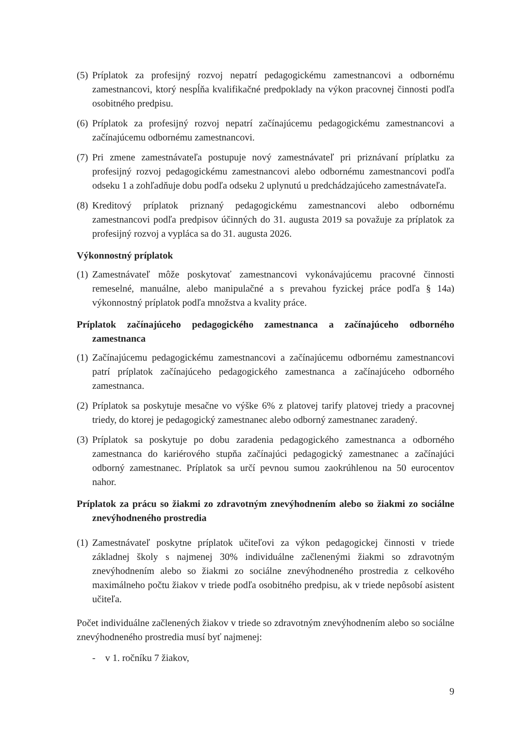(5) Príplatok za profesijný rozvoj nepatrí pedagogickému zamestnancovi a odbornému zamestnancovi, ktorý nespĺňa kvalifikačné predpoklady na výkon pracovnej činnosti podľa osobitného predpisu.
(6) Príplatok za profesijný rozvoj nepatrí začínajúcemu pedagogickému zamestnancovi a začínajúcemu odbornému zamestnancovi.
(7) Pri zmene zamestnávateľa postupuje nový zamestnávateľ pri priznávaní príplatku za profesijný rozvoj pedagogickému zamestnancovi alebo odbornému zamestnancovi podľa odseku 1 a zohľadňuje dobu podľa odseku 2 uplynutú u predchádzajúceho zamestnávateľa.
(8) Kreditový príplatok priznaný pedagogickému zamestnancovi alebo odbornému zamestnancovi podľa predpisov účinných do 31. augusta 2019 sa považuje za príplatok za profesijný rozvoj a vypláca sa do 31. augusta 2026.
Výkonnostný príplatok
(1) Zamestnávateľ môže poskytovať zamestnancovi vykonávajúcemu pracovné činnosti remeselné, manuálne, alebo manipulačné a s prevahou fyzickej práce podľa § 14a) výkonnostný príplatok podľa množstva a kvality práce.
Príplatok začínajúceho pedagogického zamestnanca a začínajúceho odborného zamestnanca
(1) Začínajúcemu pedagogickému zamestnancovi a začínajúcemu odbornému zamestnancovi patrí príplatok začínajúceho pedagogického zamestnanca a začínajúceho odborného zamestnanca.
(2) Príplatok sa poskytuje mesačne vo výške 6% z platovej tarify platovej triedy a pracovnej triedy, do ktorej je pedagogický zamestnanec alebo odborný zamestnanec zaradený.
(3) Príplatok sa poskytuje po dobu zaradenia pedagogického zamestnanca a odborného zamestnanca do kariérového stupňa začínajúci pedagogický zamestnanec a začínajúci odborný zamestnanec. Príplatok sa určí pevnou sumou zaokrúhlenou na 50 eurocentov nahor.
Príplatok za prácu so žiakmi zo zdravotným znevýhodnením alebo so žiakmi zo sociálne znevýhodneného prostredia
(1) Zamestnávateľ poskytne príplatok učiteľovi za výkon pedagogickej činnosti v triede základnej školy s najmenej 30% individuálne začlenenými žiakmi so zdravotným znevýhodnením alebo so žiakmi zo sociálne znevýhodneného prostredia z celkového maximálneho počtu žiakov v triede podľa osobitného predpisu, ak v triede nepôsobí asistent učiteľa.
Počet individuálne začlenených žiakov v triede so zdravotným znevýhodnením alebo so sociálne znevýhodneného prostredia musí byť najmenej:
- v 1. ročníku 7 žiakov,
9